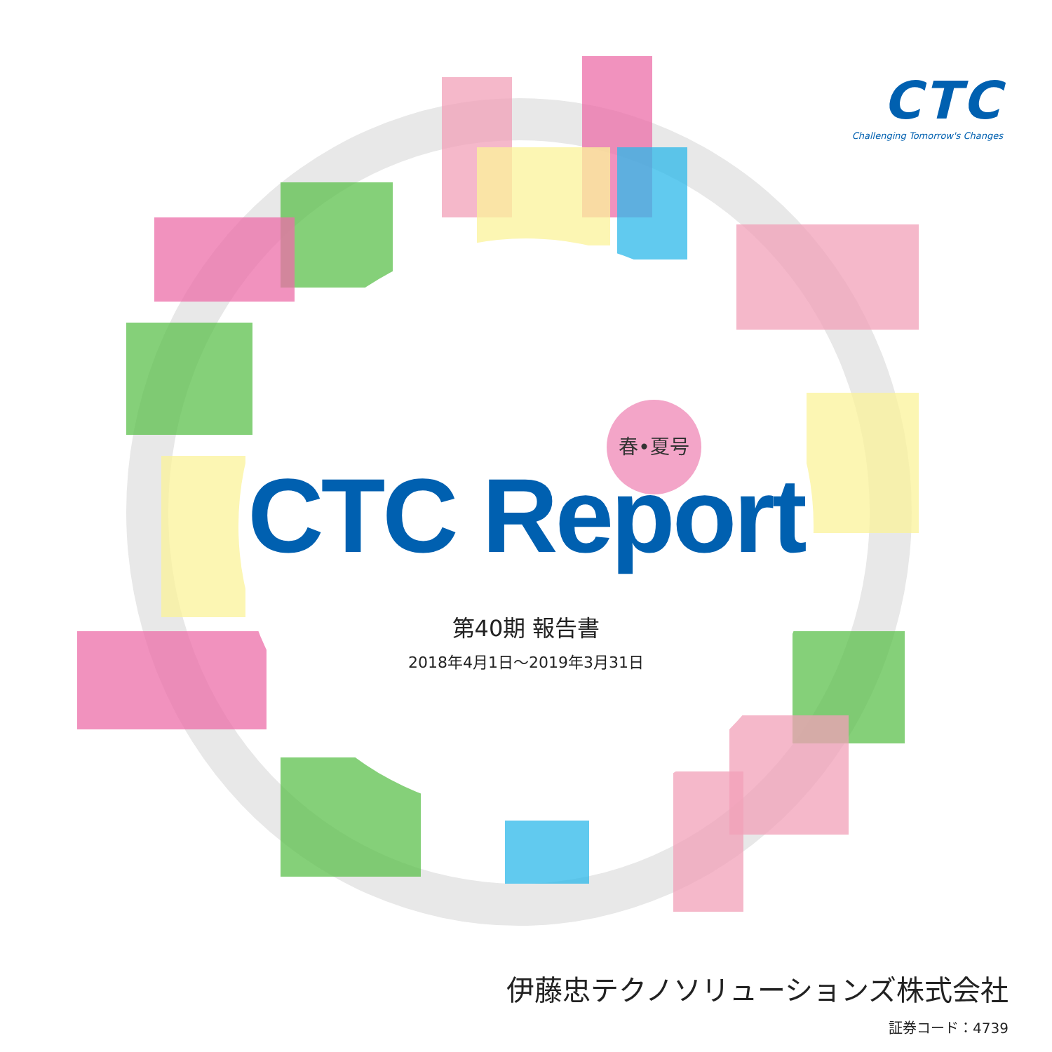CTC
Challenging Tomorrow's Changes
春•夏号
CTC Report
第40期 報告書
2018年4月1日～2019年3月31日
伊藤忠テクノソリューションズ株式会社
証券コード：4739